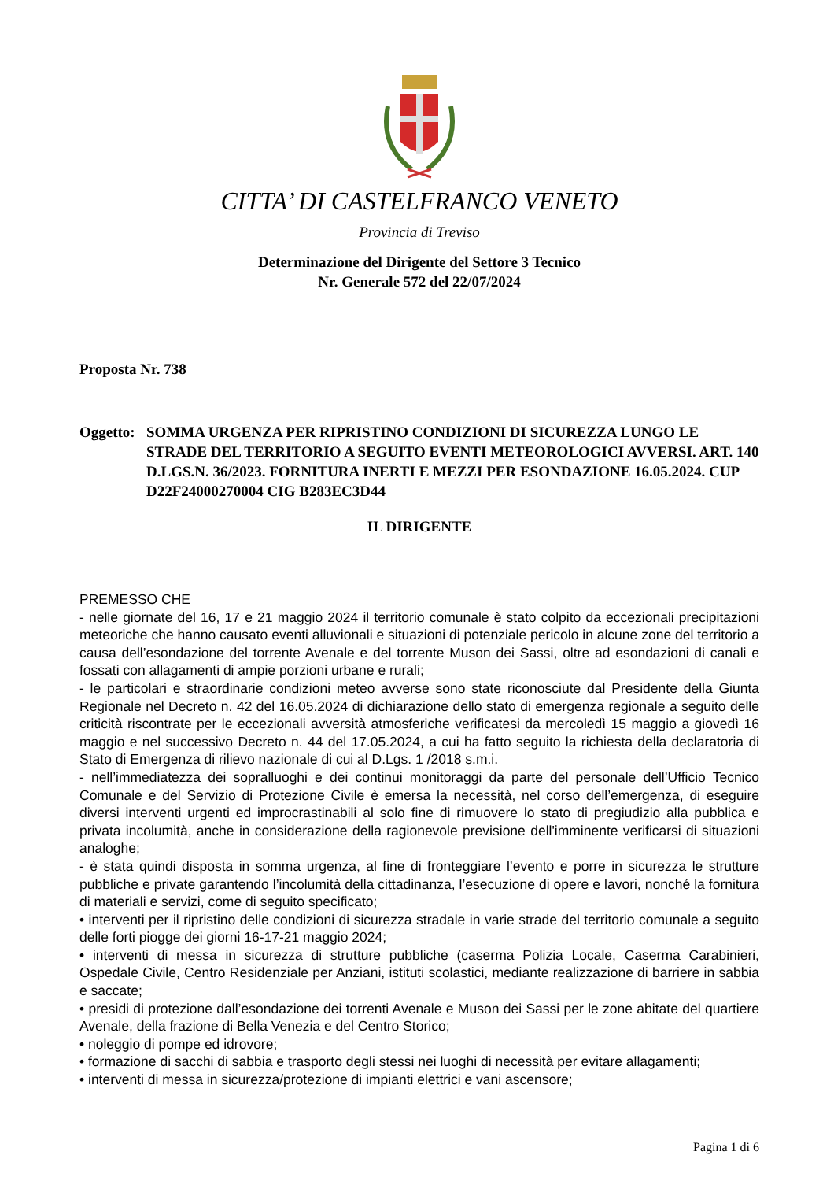CITTA’ DI CASTELFRANCO VENETO
Provincia di Treviso
Determinazione del Dirigente del Settore 3 Tecnico
Nr. Generale 572 del 22/07/2024
Proposta Nr. 738
Oggetto:
SOMMA URGENZA PER RIPRISTINO CONDIZIONI DI SICUREZZA LUNGO LE STRADE DEL TERRITORIO A SEGUITO EVENTI METEOROLOGICI AVVERSI. ART. 140 D.LGS.N. 36/2023. FORNITURA INERTI E MEZZI PER ESONDAZIONE 16.05.2024. CUP D22F24000270004 CIG B283EC3D44
IL DIRIGENTE
PREMESSO CHE
- nelle giornate del 16, 17 e 21 maggio 2024 il territorio comunale è stato colpito da eccezionali precipitazioni meteoriche che hanno causato eventi alluvionali e situazioni di potenziale pericolo in alcune zone del territorio a causa dell’esondazione del torrente Avenale e del torrente Muson dei Sassi, oltre ad esondazioni di canali e fossati con allagamenti di ampie porzioni urbane e rurali;
- le particolari e straordinarie condizioni meteo avverse sono state riconosciute dal Presidente della Giunta Regionale nel Decreto n. 42 del 16.05.2024 di dichiarazione dello stato di emergenza regionale a seguito delle criticità riscontrate per le eccezionali avversità atmosferiche verificatesi da mercoledì 15 maggio a giovedì 16 maggio e nel successivo Decreto n. 44 del 17.05.2024, a cui ha fatto seguito la richiesta della declaratoria di Stato di Emergenza di rilievo nazionale di cui al D.Lgs. 1 /2018 s.m.i.
- nell’immediatezza dei sopralluoghi e dei continui monitoraggi da parte del personale dell’Ufficio Tecnico Comunale e del Servizio di Protezione Civile è emersa la necessità, nel corso dell’emergenza, di eseguire diversi interventi urgenti ed improcrastinabili al solo fine di rimuovere lo stato di pregiudizio alla pubblica e privata incolumità, anche in considerazione della ragionevole previsione dell'imminente verificarsi di situazioni analoghe;
- è stata quindi disposta in somma urgenza, al fine di fronteggiare l’evento e porre in sicurezza le strutture pubbliche e private garantendo l’incolumità della cittadinanza, l’esecuzione di opere e lavori, nonché la fornitura di materiali e servizi, come di seguito specificato;
• interventi per il ripristino delle condizioni di sicurezza stradale in varie strade del territorio comunale a seguito delle forti piogge dei giorni 16-17-21 maggio 2024;
• interventi di messa in sicurezza di strutture pubbliche (caserma Polizia Locale, Caserma Carabinieri, Ospedale Civile, Centro Residenziale per Anziani, istituti scolastici, mediante realizzazione di barriere in sabbia e saccate;
• presidi di protezione dall’esondazione dei torrenti Avenale e Muson dei Sassi per le zone abitate del quartiere Avenale, della frazione di Bella Venezia e del Centro Storico;
• noleggio di pompe ed idrovore;
• formazione di sacchi di sabbia e trasporto degli stessi nei luoghi di necessità per evitare allagamenti;
• interventi di messa in sicurezza/protezione di impianti elettrici e vani ascensore;
Pagina 1 di 6